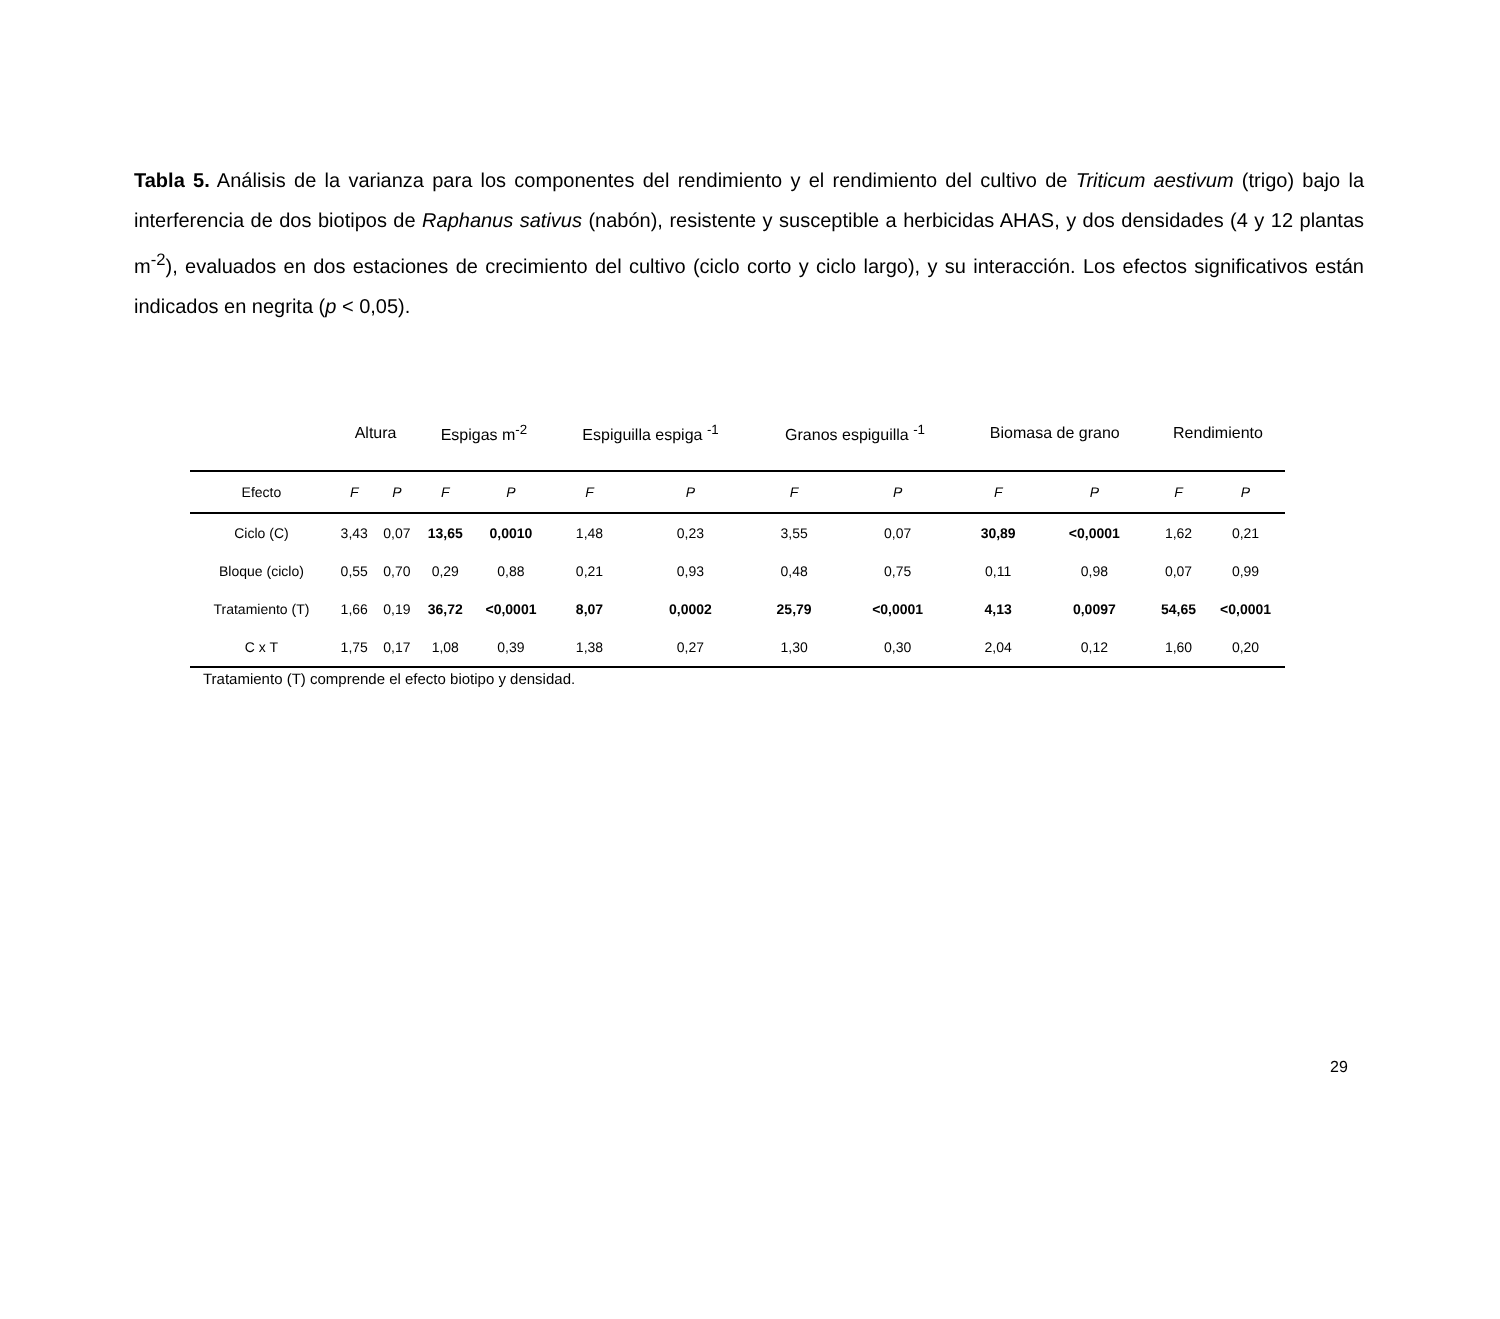Tabla 5. Análisis de la varianza para los componentes del rendimiento y el rendimiento del cultivo de Triticum aestivum (trigo) bajo la interferencia de dos biotipos de Raphanus sativus (nabón), resistente y susceptible a herbicidas AHAS, y dos densidades (4 y 12 plantas m<sup>-2</sup>), evaluados en dos estaciones de crecimiento del cultivo (ciclo corto y ciclo largo), y su interacción. Los efectos significativos están indicados en negrita (p < 0,05).
| | Altura | | Espigas m<sup>-2</sup> | | Espiguilla espiga <sup>-1</sup> | | Granos espiguilla <sup>-1</sup> | | Biomasa de grano | | Rendimiento | |
| Efecto | F | P | F | P | F | P | F | P | F | P | F | P |
| Ciclo (C) | 3,43 | 0,07 | 13,65 | 0,0010 | 1,48 | 0,23 | 3,55 | 0,07 | 30,89 | <0,0001 | 1,62 | 0,21 |
| Bloque (ciclo) | 0,55 | 0,70 | 0,29 | 0,88 | 0,21 | 0,93 | 0,48 | 0,75 | 0,11 | 0,98 | 0,07 | 0,99 |
| Tratamiento (T) | 1,66 | 0,19 | 36,72 | <0,0001 | 8,07 | 0,0002 | 25,79 | <0,0001 | 4,13 | 0,0097 | 54,65 | <0,0001 |
| C x T | 1,75 | 0,17 | 1,08 | 0,39 | 1,38 | 0,27 | 1,30 | 0,30 | 2,04 | 0,12 | 1,60 | 0,20 |
Tratamiento (T) comprende el efecto biotipo y densidad.
29